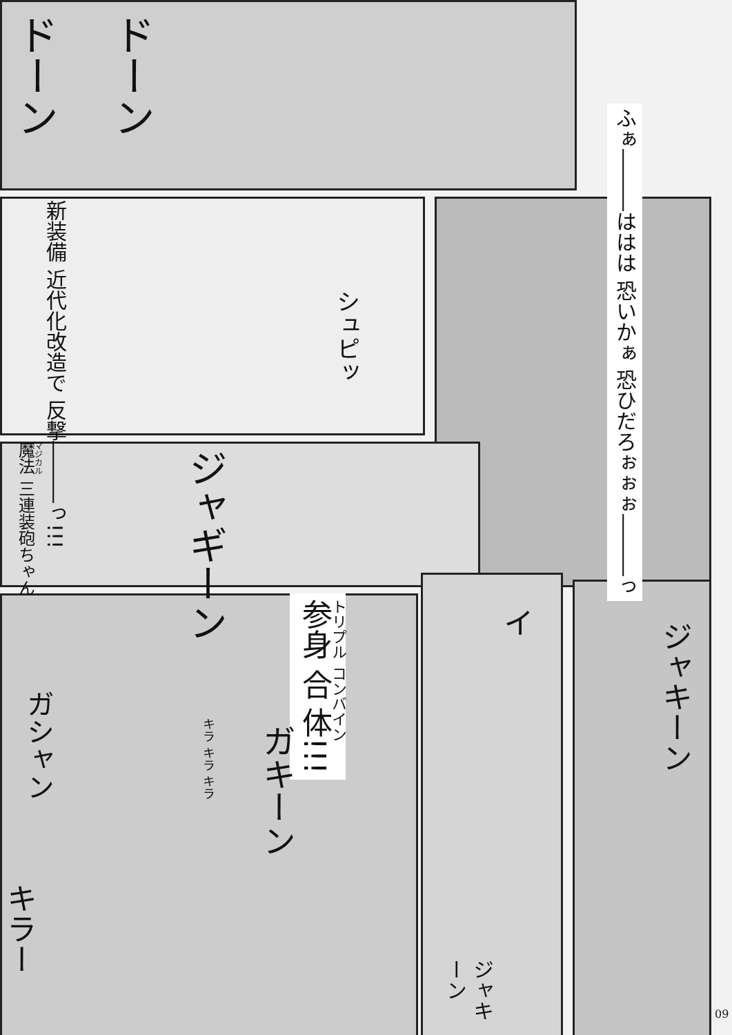ドーン
ドーン
ふぁ―――ははは 恐いかぁ 恐ひだろぉぉぉ―――っ
新装備 近代化改造で 反撃―――っ!!!
シュピッ
魔法 三連装砲ちゃん
ジャギーン
参身 合体!!!
ガシャン
キラ キラ キラ
キラー
ガキーン
イ
ジャキーン
ジャキーン
09